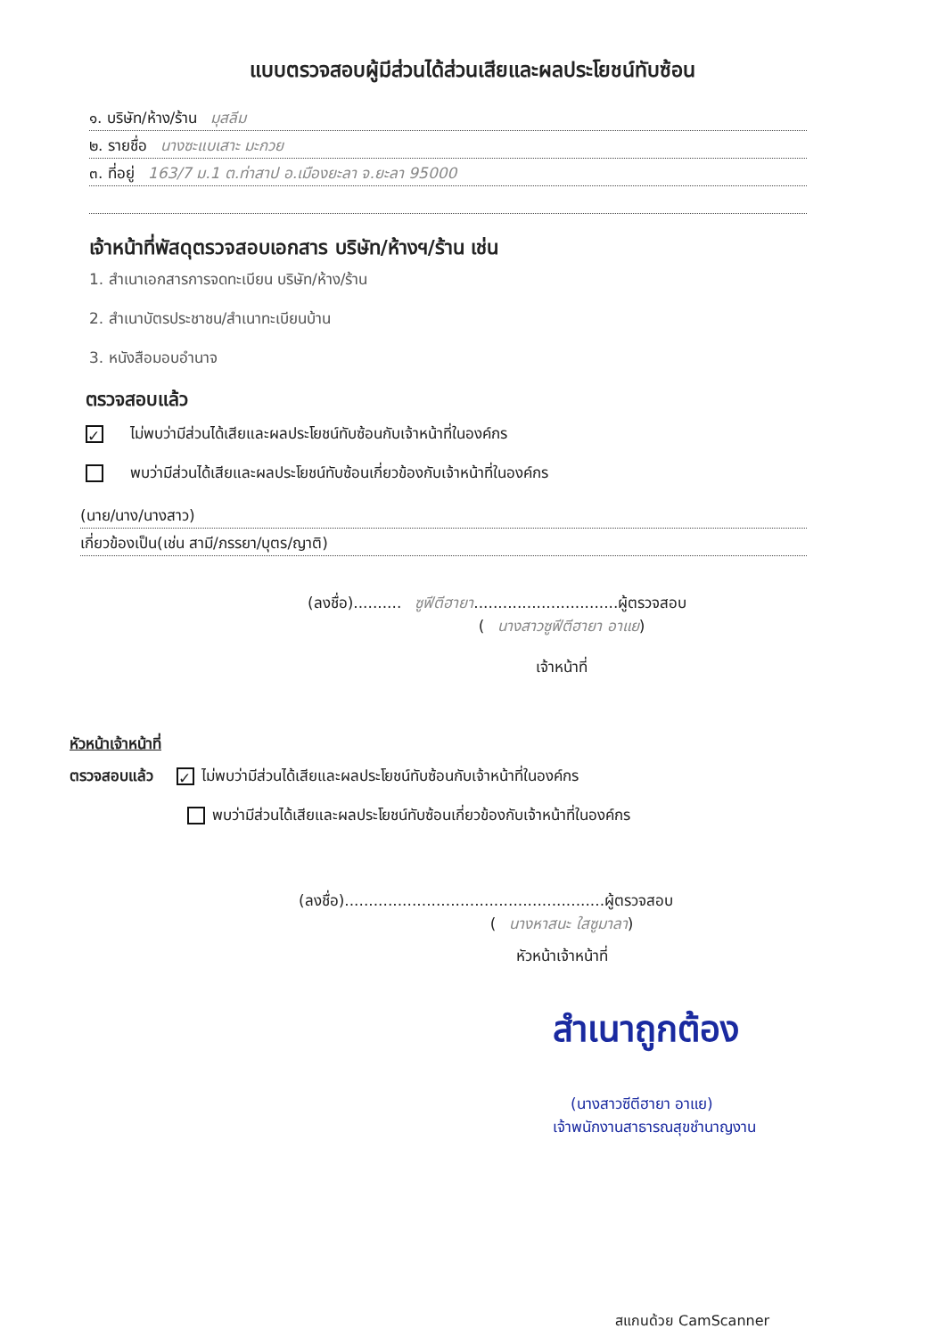แบบตรวจสอบผู้มีส่วนได้ส่วนเสียและผลประโยชน์ทับซ้อน
๑. บริษัท/ห้าง/ร้าน มุสลีม
๒. รายชื่อ นางซะแบเสาะ มะกวย
๓. ที่อยู่ 163/7 ม.1 ต.ท่าสาป อ.เมืองยะลา จ.ยะลา 95000
เจ้าหน้าที่พัสดุตรวจสอบเอกสาร บริษัท/ห้างฯ/ร้าน เช่น
1. สำเนาเอกสารการจดทะเบียน บริษัท/ห้าง/ร้าน
2. สำเนาบัตรประชาชน/สำเนาทะเบียนบ้าน
3. หนังสือมอบอำนาจ
ตรวจสอบแล้ว
✓ ไม่พบว่ามีส่วนได้เสียและผลประโยชน์ทับซ้อนกับเจ้าหน้าที่ในองค์กร
พบว่ามีส่วนได้เสียและผลประโยชน์ทับซ้อนเกี่ยวข้องกับเจ้าหน้าที่ในองค์กร
(นาย/นาง/นางสาว)
เกี่ยวข้องเป็น(เช่น สามี/ภรรยา/บุตร/ญาติ)
(ลงชื่อ).......... ซูฟีตีฮายา..............................ผู้ตรวจสอบ
(นางสาวซูฟีตีฮายา อาแย)
เจ้าหน้าที่
หัวหน้าเจ้าหน้าที่
ตรวจสอบแล้ว ✓ ไม่พบว่ามีส่วนได้เสียและผลประโยชน์ทับซ้อนกับเจ้าหน้าที่ในองค์กร
พบว่ามีส่วนได้เสียและผลประโยชน์ทับซ้อนเกี่ยวข้องกับเจ้าหน้าที่ในองค์กร
(ลงชื่อ)......................................................ผู้ตรวจสอบ
(นางหาสนะ ใสซูมาลา)
หัวหน้าเจ้าหน้าที่
สำเนาถูกต้อง
(นางสาวซีตีฮายา อาแย)
เจ้าพนักงานสาธารณสุขชำนาญงาน
สแกนด้วย CamScanner